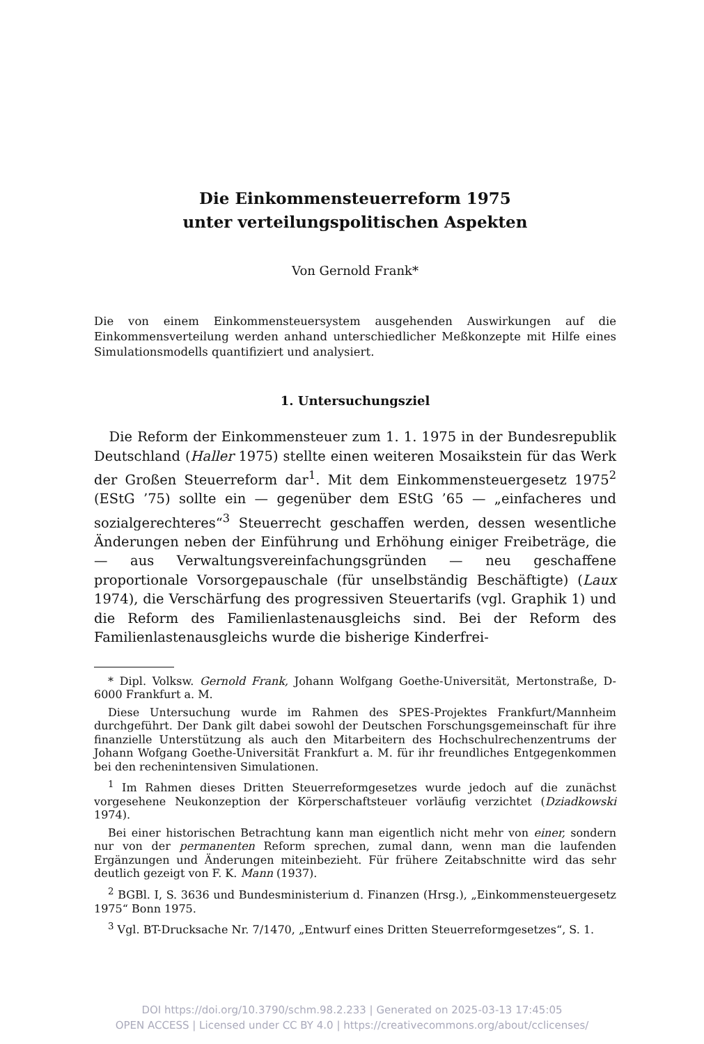Die Einkommensteuerreform 1975
unter verteilungspolitischen Aspekten
Von Gernold Frank*
Die von einem Einkommensteuersystem ausgehenden Auswirkungen auf die Einkommensverteilung werden anhand unterschiedlicher Meßkonzepte mit Hilfe eines Simulationsmodells quantifiziert und analysiert.
1. Untersuchungsziel
Die Reform der Einkommensteuer zum 1. 1. 1975 in der Bundesrepublik Deutschland (Haller 1975) stellte einen weiteren Mosaikstein für das Werk der Großen Steuerreform dar<sup>1</sup>. Mit dem Einkommensteuergesetz 1975<sup>2</sup> (EStG ’75) sollte ein — gegenüber dem EStG ’65 — „einfacheres und sozialgerechteres“<sup>3</sup> Steuerrecht geschaffen werden, dessen wesentliche Änderungen neben der Einführung und Erhöhung einiger Freibeträge, die — aus Verwaltungsvereinfachungsgründen — neu geschaffene proportionale Vorsorgepauschale (für unselbständig Beschäftigte) (Laux 1974), die Verschärfung des progressiven Steuertarifs (vgl. Graphik 1) und die Reform des Familienlastenausgleichs sind. Bei der Reform des Familienlastenausgleichs wurde die bisherige Kinderfrei-
* Dipl. Volksw. Gernold Frank, Johann Wolfgang Goethe-Universität, Mertonstraße, D-6000 Frankfurt a. M.
Diese Untersuchung wurde im Rahmen des SPES-Projektes Frankfurt/Mannheim durchgeführt. Der Dank gilt dabei sowohl der Deutschen Forschungsgemeinschaft für ihre finanzielle Unterstützung als auch den Mitarbeitern des Hochschulrechenzentrums der Johann Wofgang Goethe-Universität Frankfurt a. M. für ihr freundliches Entgegenkommen bei den rechenintensiven Simulationen.
<sup>1</sup> Im Rahmen dieses Dritten Steuerreformgesetzes wurde jedoch auf die zunächst vorgesehene Neukonzeption der Körperschaftsteuer vorläufig verzichtet (Dziadkowski 1974).
Bei einer historischen Betrachtung kann man eigentlich nicht mehr von einer, sondern nur von der permanenten Reform sprechen, zumal dann, wenn man die laufenden Ergänzungen und Änderungen miteinbezieht. Für frühere Zeitabschnitte wird das sehr deutlich gezeigt von F. K. Mann (1937).
<sup>2</sup> BGBl. I, S. 3636 und Bundesministerium d. Finanzen (Hrsg.), „Einkommensteuergesetz 1975“ Bonn 1975.
<sup>3</sup> Vgl. BT-Drucksache Nr. 7/1470, „Entwurf eines Dritten Steuerreformgesetzes“, S. 1.
DOI https://doi.org/10.3790/schm.98.2.233 | Generated on 2025-03-13 17:45:05
OPEN ACCESS | Licensed under CC BY 4.0 | https://creativecommons.org/about/cclicenses/